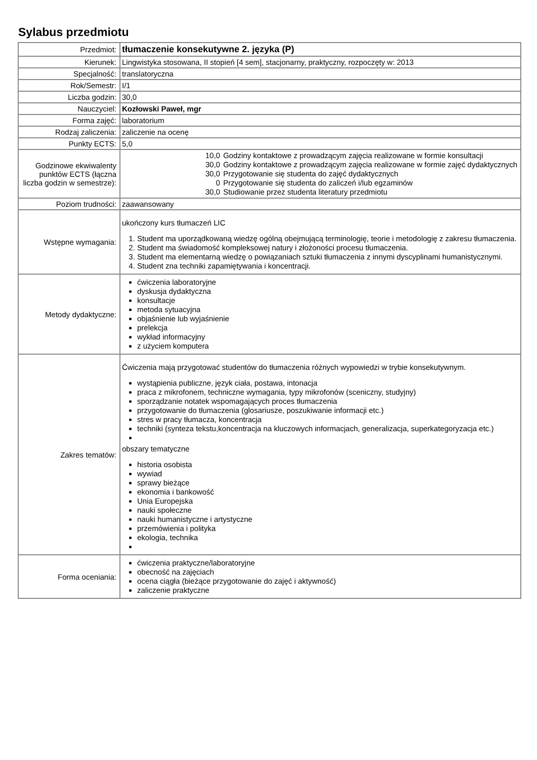Sylabus przedmiotu
| Przedmiot: | tłumaczenie konsekutywne 2. języka (P) |
| Kierunek: | Lingwistyka stosowana, II stopień [4 sem], stacjonarny, praktyczny, rozpoczęty w: 2013 |
| Specjalność: | translatoryczna |
| Rok/Semestr: | I/1 |
| Liczba godzin: | 30,0 |
| Nauczyciel: | Kozłowski Paweł, mgr |
| Forma zajęć: | laboratorium |
| Rodzaj zaliczenia: | zaliczenie na ocenę |
| Punkty ECTS: | 5,0 |
| Godzinowe ekwiwalenty punktów ECTS (łączna liczba godzin w semestrze): | / 10,0 / Godziny kontaktowe z prowadzącym zajęcia realizowane w formie konsultacji / / 30,0 / Godziny kontaktowe z prowadzącym zajęcia realizowane w formie zajęć dydaktycznych / / 30,0 / Przygotowanie się studenta do zajęć dydaktycznych / / 0 / Przygotowanie się studenta do zaliczeń i/lub egzaminów / / 30,0 / Studiowanie przez studenta literatury przedmiotu / |
| Poziom trudności: | zaawansowany |
| Wstępne wymagania: | ukończony kurs tłumaczeń LIC 1. Student ma uporządkowaną wiedzę ogólną obejmującą terminologię, teorie i metodologię z zakresu tłumaczenia. 2. Student ma świadomość kompleksowej natury i złożoności procesu tłumaczenia. 3. Student ma elementarną wiedzę o powiązaniach sztuki tłumaczenia z innymi dyscyplinami humanistycznymi. 4. Student zna techniki zapamiętywania i koncentracji. |
| Metody dydaktyczne: | ćwiczenia laboratoryjne dyskusja dydaktyczna konsultacje metoda sytuacyjna objaśnienie lub wyjaśnienie prelekcja wykład informacyjny z użyciem komputera |
| Zakres tematów: | Ćwiczenia mają przygotować studentów do tłumaczenia różnych wypowiedzi w trybie konsekutywnym. wystąpienia publiczne, język ciała, postawa, intonacja praca z mikrofonem, techniczne wymagania, typy mikrofonów (sceniczny, studyjny) sporządzanie notatek wspomagających proces tłumaczenia przygotowanie do tłumaczenia (glosariusze, poszukiwanie informacji etc.) stres w pracy tłumacza, koncentracja techniki (synteza tekstu,koncentracja na kluczowych informacjach, generalizacja, superkategoryzacja etc.) obszary tematyczne historia osobista wywiad sprawy bieżące ekonomia i bankowość Unia Europejska nauki społeczne nauki humanistyczne i artystyczne przemówienia i polityka ekologia, technika |
| Forma oceniania: | ćwiczenia praktyczne/laboratoryjne obecność na zajęciach ocena ciągła (bieżące przygotowanie do zajęć i aktywność) zaliczenie praktyczne |